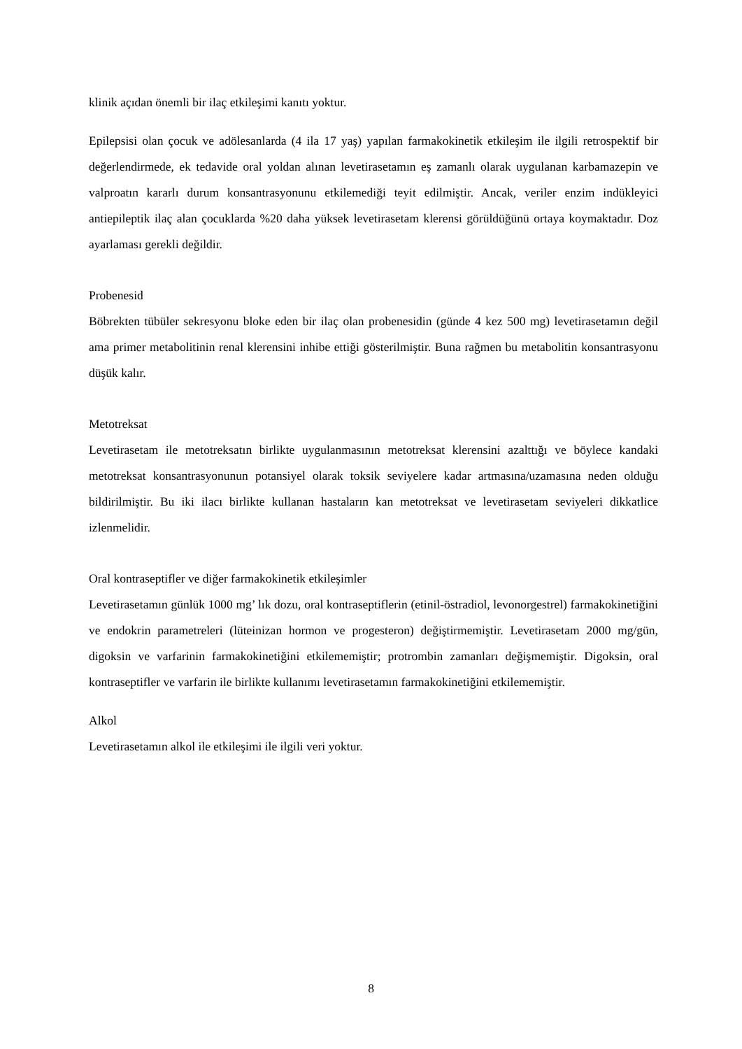klinik açıdan önemli bir ilaç etkileşimi kanıtı yoktur.
Epilepsisi olan çocuk ve adölesanlarda (4 ila 17 yaş) yapılan farmakokinetik etkileşim ile ilgili retrospektif bir değerlendirmede, ek tedavide oral yoldan alınan levetirasetamın eş zamanlı olarak uygulanan karbamazepin ve valproatın kararlı durum konsantrasyonunu etkilemediği teyit edilmiştir. Ancak, veriler enzim indükleyici antiepileptik ilaç alan çocuklarda %20 daha yüksek levetirasetam klerensi görüldüğünü ortaya koymaktadır. Doz ayarlaması gerekli değildir.
Probenesid
Böbrekten tübüler sekresyonu bloke eden bir ilaç olan probenesidin (günde 4 kez 500 mg) levetirasetamın değil ama primer metabolitinin renal klerensini inhibe ettiği gösterilmiştir. Buna rağmen bu metabolitin konsantrasyonu düşük kalır.
Metotreksat
Levetirasetam ile metotreksatın birlikte uygulanmasının metotreksat klerensini azalttığı ve böylece kandaki metotreksat konsantrasyonunun potansiyel olarak toksik seviyelere kadar artmasına/uzamasına neden olduğu bildirilmiştir. Bu iki ilacı birlikte kullanan hastaların kan metotreksat ve levetirasetam seviyeleri dikkatlice izlenmelidir.
Oral kontraseptifler ve diğer farmakokinetik etkileşimler
Levetirasetamın günlük 1000 mg’ lık dozu, oral kontraseptiflerin (etinil-östradiol, levonorgestrel) farmakokinetiğini ve endokrin parametreleri (lüteinizan hormon ve progesteron) değiştirmemiştir. Levetirasetam 2000 mg/gün, digoksin ve varfarinin farmakokinetiğini etkilememiştir; protrombin zamanları değişmemiştir. Digoksin, oral kontraseptifler ve varfarin ile birlikte kullanımı levetirasetamın farmakokinetiğini etkilememiştir.
Alkol
Levetirasetamın alkol ile etkileşimi ile ilgili veri yoktur.
8